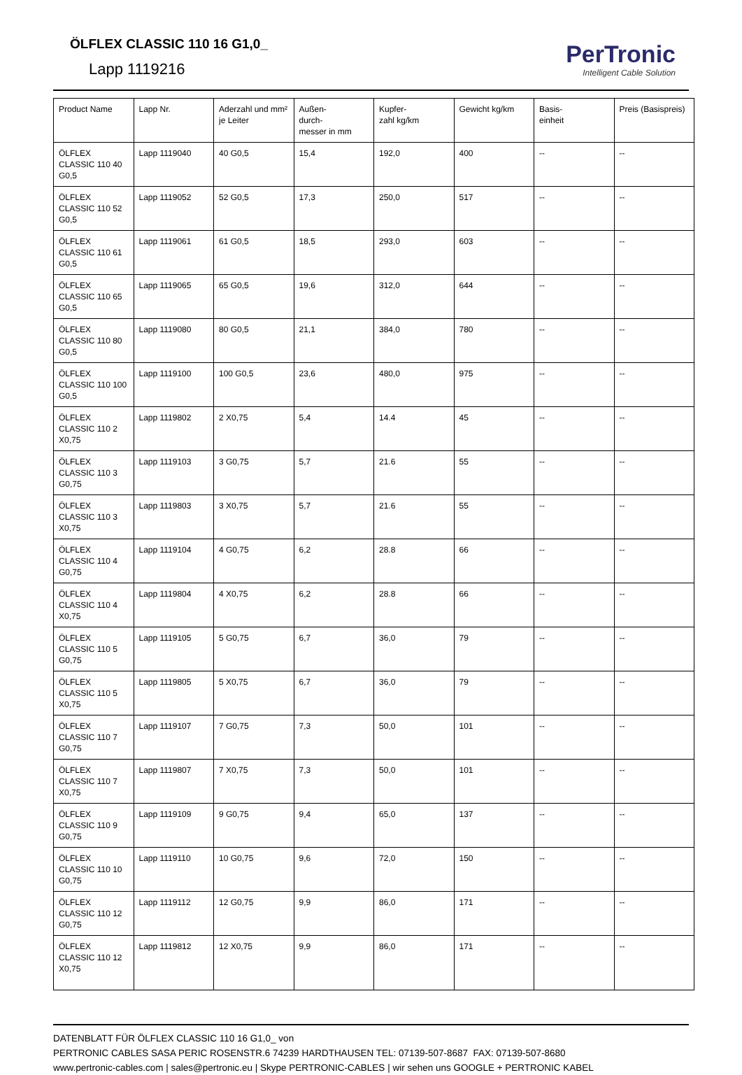ÖLFLEX CLASSIC 110 16 G1,0_
Lapp 1119216
PerTronic
Intelligent Cable Solution
| Product Name | Lapp Nr. | Aderzahl und mm² je Leiter | Außen- durch- messer in mm | Kupfer- zahl kg/km | Gewicht kg/km | Basis- einheit | Preis (Basispreis) |
| --- | --- | --- | --- | --- | --- | --- | --- |
| ÖLFLEX CLASSIC 110 40 G0,5 | Lapp 1119040 | 40 G0,5 | 15,4 | 192,0 | 400 | -- | -- |
| ÖLFLEX CLASSIC 110 52 G0,5 | Lapp 1119052 | 52 G0,5 | 17,3 | 250,0 | 517 | -- | -- |
| ÖLFLEX CLASSIC 110 61 G0,5 | Lapp 1119061 | 61 G0,5 | 18,5 | 293,0 | 603 | -- | -- |
| ÖLFLEX CLASSIC 110 65 G0,5 | Lapp 1119065 | 65 G0,5 | 19,6 | 312,0 | 644 | -- | -- |
| ÖLFLEX CLASSIC 110 80 G0,5 | Lapp 1119080 | 80 G0,5 | 21,1 | 384,0 | 780 | -- | -- |
| ÖLFLEX CLASSIC 110 100 G0,5 | Lapp 1119100 | 100 G0,5 | 23,6 | 480,0 | 975 | -- | -- |
| ÖLFLEX CLASSIC 110 2 X0,75 | Lapp 1119802 | 2 X0,75 | 5,4 | 14.4 | 45 | -- | -- |
| ÖLFLEX CLASSIC 110 3 G0,75 | Lapp 1119103 | 3 G0,75 | 5,7 | 21.6 | 55 | -- | -- |
| ÖLFLEX CLASSIC 110 3 X0,75 | Lapp 1119803 | 3 X0,75 | 5,7 | 21.6 | 55 | -- | -- |
| ÖLFLEX CLASSIC 110 4 G0,75 | Lapp 1119104 | 4 G0,75 | 6,2 | 28.8 | 66 | -- | -- |
| ÖLFLEX CLASSIC 110 4 X0,75 | Lapp 1119804 | 4 X0,75 | 6,2 | 28.8 | 66 | -- | -- |
| ÖLFLEX CLASSIC 110 5 G0,75 | Lapp 1119105 | 5 G0,75 | 6,7 | 36,0 | 79 | -- | -- |
| ÖLFLEX CLASSIC 110 5 X0,75 | Lapp 1119805 | 5 X0,75 | 6,7 | 36,0 | 79 | -- | -- |
| ÖLFLEX CLASSIC 110 7 G0,75 | Lapp 1119107 | 7 G0,75 | 7,3 | 50,0 | 101 | -- | -- |
| ÖLFLEX CLASSIC 110 7 X0,75 | Lapp 1119807 | 7 X0,75 | 7,3 | 50,0 | 101 | -- | -- |
| ÖLFLEX CLASSIC 110 9 G0,75 | Lapp 1119109 | 9 G0,75 | 9,4 | 65,0 | 137 | -- | -- |
| ÖLFLEX CLASSIC 110 10 G0,75 | Lapp 1119110 | 10 G0,75 | 9,6 | 72,0 | 150 | -- | -- |
| ÖLFLEX CLASSIC 110 12 G0,75 | Lapp 1119112 | 12 G0,75 | 9,9 | 86,0 | 171 | -- | -- |
| ÖLFLEX CLASSIC 110 12 X0,75 | Lapp 1119812 | 12 X0,75 | 9,9 | 86,0 | 171 | -- | -- |
DATENBLATT FÜR ÖLFLEX CLASSIC 110 16 G1,0_ von
PERTRONIC CABLES SASA PERIC ROSENSTR.6 74239 HARDTHAUSEN TEL: 07139-507-8687 FAX: 07139-507-8680
www.pertronic-cables.com | sales@pertronic.eu | Skype PERTRONIC-CABLES | wir sehen uns GOOGLE + PERTRONIC KABEL